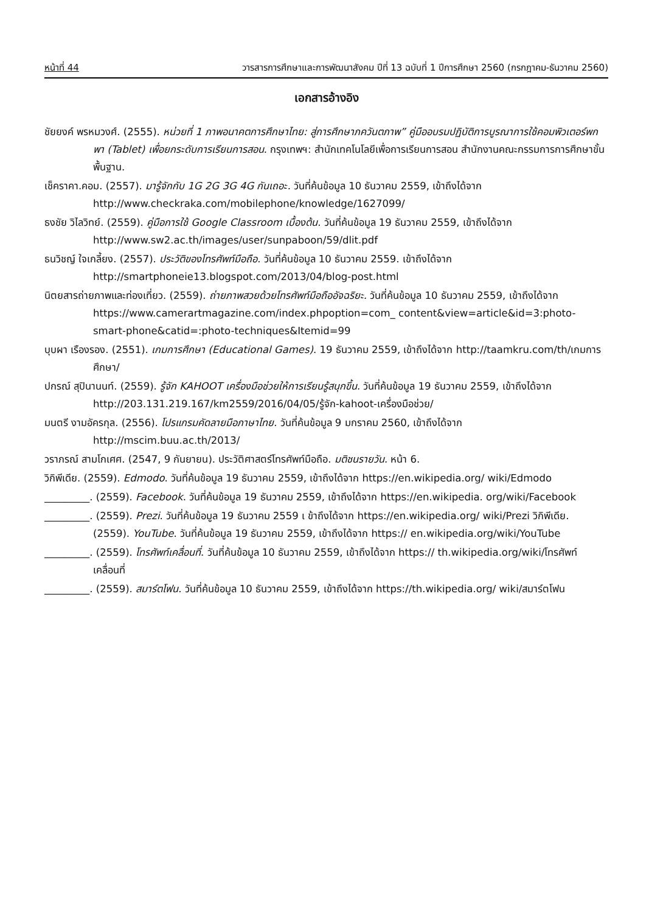หน้าที่ 44 วารสารการศึกษาและการพัฒนาสังคม ปีที่ 13 ฉบับที่ 1 ปีการศึกษา 2560 (กรกฎาคม-ธันวาคม 2560)
เอกสารอ้างอิง
ชัยยงค์ พรหมวงศ์. (2555). หน่วยที่ 1 ภาพอนาคตการศึกษาไทย: สู่การศึกษาภควันตภาพ” คู่มืออบรมปฏิบัติการบูรณาการใช้คอมพิวเตอร์พกพา (Tablet) เพื่อยกระดับการเรียนการสอน. กรุงเทพฯ: สำนักเทคโนโลยีเพื่อการเรียนการสอน สำนักงานคณะกรรมการการศึกษาขั้นพื้นฐาน.
เช็คราคา.คอม. (2557). มารู้จักกับ 1G 2G 3G 4G กันเถอะ. วันที่ค้นข้อมูล 10 ธันวาคม 2559, เข้าถึงได้จาก http://www.checkraka.com/mobilephone/knowledge/1627099/
ธงชัย วิไลวิทย์. (2559). คู่มือการใช้ Google Classroom เบื้องต้น. วันที่ค้นข้อมูล 19 ธันวาคม 2559, เข้าถึงได้จาก http://www.sw2.ac.th/images/user/sunpaboon/59/dlit.pdf
ธนวิชญ์ ใจเกลี้ยง. (2557). ประวัติของโทรศัพท์มือถือ. วันที่ค้นข้อมูล 10 ธันวาคม 2559. เข้าถึงได้จาก http://smartphoneie13.blogspot.com/2013/04/blog-post.html
นิตยสารถ่ายภาพและท่องเที่ยว. (2559). ถ่ายภาพสวยด้วยโทรศัพท์มือถืออัจฉริยะ. วันที่ค้นข้อมูล 10 ธันวาคม 2559, เข้าถึงได้จาก https://www.camerartmagazine.com/index.phpoption=com_ content&view=article&id=3:photo-smart-phone&catid=:photo-techniques&Itemid=99
บุบผา เรืองรอง. (2551). เกมการศึกษา (Educational Games). 19 ธันวาคม 2559, เข้าถึงได้จาก http://taamkru.com/th/เกมการศึกษา/
ปกรณ์ สุปินานนท์. (2559). รู้จัก KAHOOT เครื่องมือช่วยให้การเรียนรู้สนุกขึ้น. วันที่ค้นข้อมูล 19 ธันวาคม 2559, เข้าถึงได้จาก http://203.131.219.167/km2559/2016/04/05/รู้จัก-kahoot-เครื่องมือช่วย/
มนตรี งามอัครกุล. (2556). โปรแกรมคัดลายมือภาษาไทย. วันที่ค้นข้อมูล 9 มกราคม 2560, เข้าถึงได้จาก http://mscim.buu.ac.th/2013/
วราภรณ์ สามโกเศศ. (2547, 9 กันยายน). ประวัติศาสตร์โทรศัพท์มือถือ. มติชนรายวัน. หน้า 6.
วิกิพีเดีย. (2559). Edmodo. วันที่ค้นข้อมูล 19 ธันวาคม 2559, เข้าถึงได้จาก https://en.wikipedia.org/ wiki/Edmodo
_________. (2559). Facebook. วันที่ค้นข้อมูล 19 ธันวาคม 2559, เข้าถึงได้จาก https://en.wikipedia. org/wiki/Facebook
_________. (2559). Prezi. วันที่ค้นข้อมูล 19 ธันวาคม 2559 เ ข้าถึงได้จาก https://en.wikipedia.org/ wiki/Prezi วิกิพีเดีย. (2559). YouTube. วันที่ค้นข้อมูล 19 ธันวาคม 2559, เข้าถึงได้จาก https:// en.wikipedia.org/wiki/YouTube
_________. (2559). โทรศัพท์เคลื่อนที่. วันที่ค้นข้อมูล 10 ธันวาคม 2559, เข้าถึงได้จาก https:// th.wikipedia.org/wiki/โทรศัพท์เคลื่อนที่
_________. (2559). สมาร์ตโฟน. วันที่ค้นข้อมูล 10 ธันวาคม 2559, เข้าถึงได้จาก https://th.wikipedia.org/ wiki/สมาร์ตโฟน